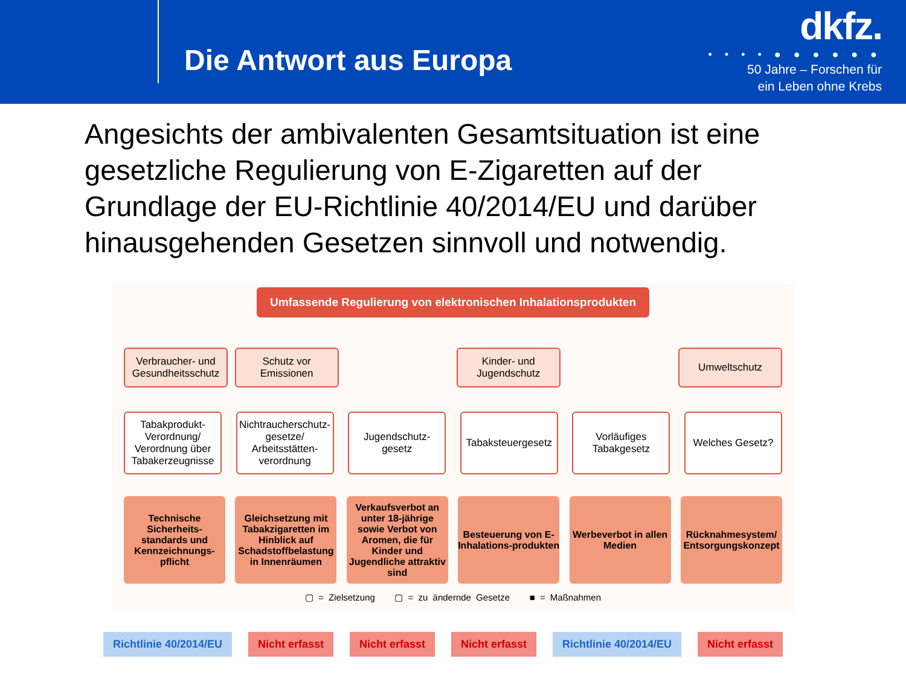Die Antwort aus Europa
dkfz.
• • • • ● ● ● ● ● ●
50 Jahre – Forschen für
ein Leben ohne Krebs
Angesichts der ambivalenten Gesamtsituation ist eine gesetzliche Regulierung von E-Zigaretten auf der Grundlage der EU-Richtlinie 40/2014/EU und darüber hinausgehenden Gesetzen sinnvoll und notwendig.
Umfassende Regulierung von elektronischen Inhalationsprodukten
Verbraucher- und Gesundheitsschutz
Schutz vor Emissionen
Kinder- und Jugendschutz
Umweltschutz
Tabakprodukt-Verordnung/ Verordnung über Tabakerzeugnisse
Nichtraucherschutz-gesetze/ Arbeitsstätten-verordnung
Jugendschutz-gesetz
Tabaksteuergesetz
Vorläufiges Tabakgesetz
Welches Gesetz?
Technische Sicherheits-standards und Kennzeichnungs-pflicht
Gleichsetzung mit Tabakzigaretten im Hinblick auf Schadstoffbelastung in Innenräumen
Verkaufsverbot an unter 18-jährige sowie Verbot von Aromen, die für Kinder und Jugendliche attraktiv sind
Besteuerung von E-Inhalations-produkten
Werbeverbot in allen Medien
Rücknahmesystem/ Entsorgungskonzept
▢ = Zielsetzung ▢ = zu ändernde Gesetze ■ = Maßnahmen
Richtlinie 40/2014/EU Nicht erfasst Nicht erfasst Nicht erfasst Richtlinie 40/2014/EU Nicht erfasst